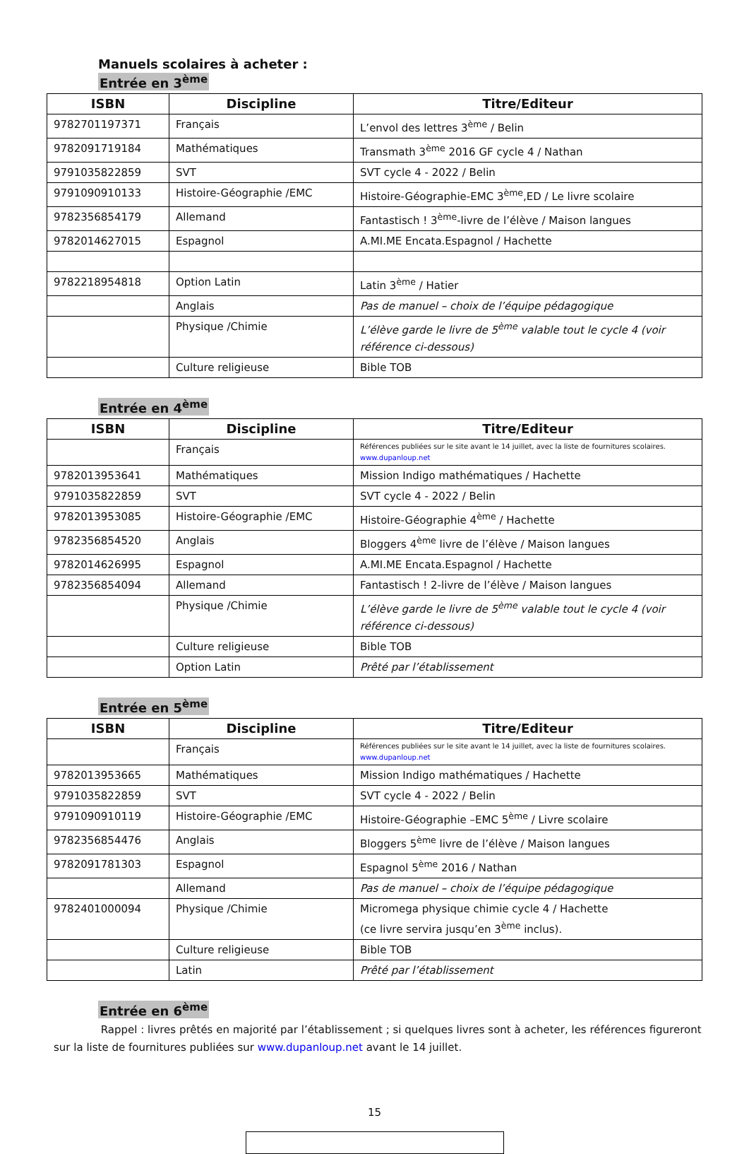Manuels scolaires à acheter :
Entrée en 3<sup>ème</sup>
| ISBN | Discipline | Titre/Editeur |
| --- | --- | --- |
| 9782701197371 | Français | L’envol des lettres 3<sup>ème</sup> / Belin |
| 9782091719184 | Mathématiques | Transmath 3<sup>ème</sup> 2016 GF cycle 4 / Nathan |
| 9791035822859 | SVT | SVT cycle 4 - 2022 / Belin |
| 9791090910133 | Histoire-Géographie /EMC | Histoire-Géographie-EMC 3<sup>ème</sup>,ED / Le livre scolaire |
| 9782356854179 | Allemand | Fantastisch ! 3<sup>ème</sup>-livre de l’élève / Maison langues |
| 9782014627015 | Espagnol | A.MI.ME Encata.Espagnol / Hachette |
| 9782218954818 | Option Latin | Latin 3<sup>ème</sup> / Hatier |
| | Anglais | Pas de manuel – choix de l’équipe pédagogique |
| | Physique /Chimie | L’élève garde le livre de 5<sup>ème</sup> valable tout le cycle 4 (voir référence ci-dessous) |
| | Culture religieuse | Bible TOB |
Entrée en 4<sup>ème</sup>
| ISBN | Discipline | Titre/Editeur |
| --- | --- | --- |
| | Français | Références publiées sur le site avant le 14 juillet, avec la liste de fournitures scolaires. www.dupanloup.net |
| 9782013953641 | Mathématiques | Mission Indigo mathématiques / Hachette |
| 9791035822859 | SVT | SVT cycle 4 - 2022 / Belin |
| 9782013953085 | Histoire-Géographie /EMC | Histoire-Géographie 4<sup>ème</sup> / Hachette |
| 9782356854520 | Anglais | Bloggers 4<sup>ème</sup> livre de l’élève / Maison langues |
| 9782014626995 | Espagnol | A.MI.ME Encata.Espagnol / Hachette |
| 9782356854094 | Allemand | Fantastisch ! 2-livre de l’élève / Maison langues |
| | Physique /Chimie | L’élève garde le livre de 5<sup>ème</sup> valable tout le cycle 4 (voir référence ci-dessous) |
| | Culture religieuse | Bible TOB |
| | Option Latin | Prêté par l’établissement |
Entrée en 5<sup>ème</sup>
| ISBN | Discipline | Titre/Editeur |
| --- | --- | --- |
| | Français | Références publiées sur le site avant le 14 juillet, avec la liste de fournitures scolaires. www.dupanloup.net |
| 9782013953665 | Mathématiques | Mission Indigo mathématiques / Hachette |
| 9791035822859 | SVT | SVT cycle 4 - 2022 / Belin |
| 9791090910119 | Histoire-Géographie /EMC | Histoire-Géographie –EMC 5<sup>ème</sup> / Livre scolaire |
| 9782356854476 | Anglais | Bloggers 5<sup>ème</sup> livre de l’élève / Maison langues |
| 9782091781303 | Espagnol | Espagnol 5<sup>ème</sup> 2016 / Nathan |
| | Allemand | Pas de manuel – choix de l’équipe pédagogique |
| 9782401000094 | Physique /Chimie | Micromega physique chimie cycle 4 / Hachette (ce livre servira jusqu’en 3<sup>ème</sup> inclus). |
| | Culture religieuse | Bible TOB |
| | Latin | Prêté par l’établissement |
Entrée en 6<sup>ème</sup>
Rappel : livres prêtés en majorité par l’établissement ; si quelques livres sont à acheter, les références figureront sur la liste de fournitures publiées sur www.dupanloup.net avant le 14 juillet.
15